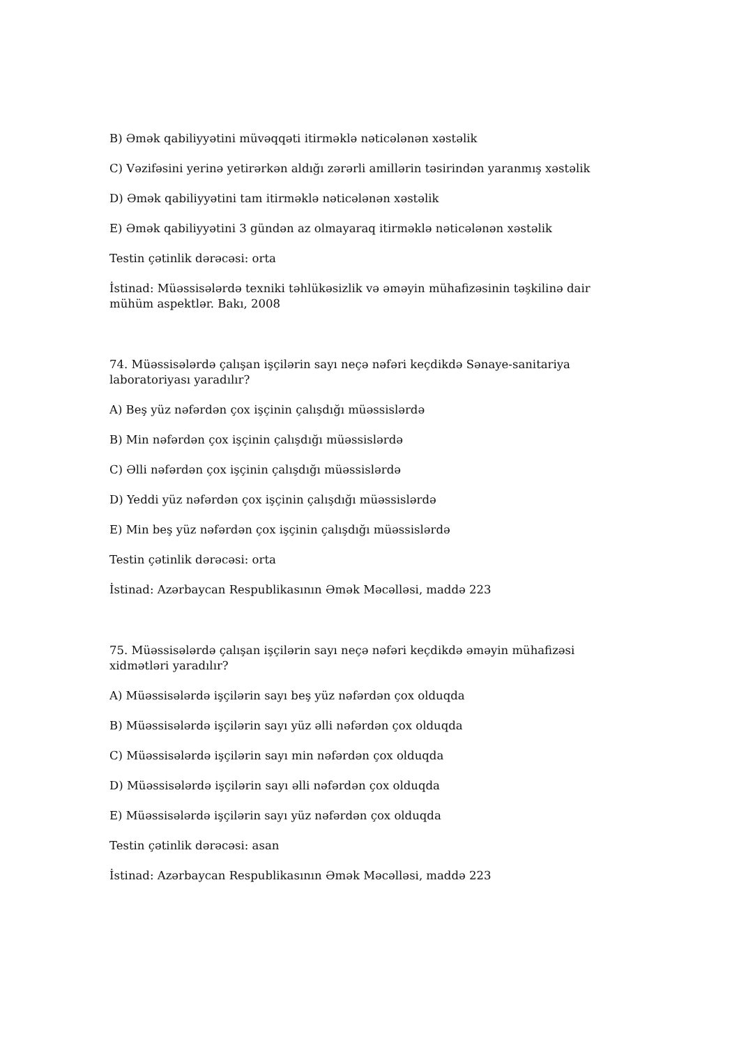B) Əmək qabiliyyətini müvəqqəti itirməklə nəticələnən xəstəlik
C) Vəzifəsini yerinə yetirərkən aldığı zərərli amillərin təsirindən yaranmış xəstəlik
D) Əmək qabiliyyətini tam itirməklə nəticələnən xəstəlik
E) Əmək qabiliyyətini 3 gündən az olmayaraq itirməklə nəticələnən xəstəlik
Testin çətinlik dərəcəsi: orta
İstinad: Müəssisələrdə texniki təhlükəsizlik və əməyin mühafizəsinin təşkilinə dair mühüm aspektlər. Bakı, 2008
74. Müəssisələrdə çalışan işçilərin sayı neçə nəfəri keçdikdə Sənaye-sanitariya laboratoriyası yaradılır?
A) Beş yüz nəfərdən çox işçinin çalışdığı müəssislərdə
B) Min nəfərdən çox işçinin çalışdığı müəssislərdə
C) Əlli nəfərdən çox işçinin çalışdığı müəssislərdə
D) Yeddi yüz nəfərdən çox işçinin çalışdığı müəssislərdə
E) Min beş yüz nəfərdən çox işçinin çalışdığı müəssislərdə
Testin çətinlik dərəcəsi: orta
İstinad: Azərbaycan Respublikasının Əmək Məcəlləsi, maddə 223
75. Müəssisələrdə çalışan işçilərin sayı neçə nəfəri keçdikdə əməyin mühafizəsi xidmətləri yaradılır?
A) Müəssisələrdə işçilərin sayı beş yüz nəfərdən çox olduqda
B) Müəssisələrdə işçilərin sayı yüz əlli nəfərdən çox olduqda
C) Müəssisələrdə işçilərin sayı min nəfərdən çox olduqda
D) Müəssisələrdə işçilərin sayı əlli nəfərdən çox olduqda
E) Müəssisələrdə işçilərin sayı yüz nəfərdən çox olduqda
Testin çətinlik dərəcəsi: asan
İstinad: Azərbaycan Respublikasının Əmək Məcəlləsi, maddə 223